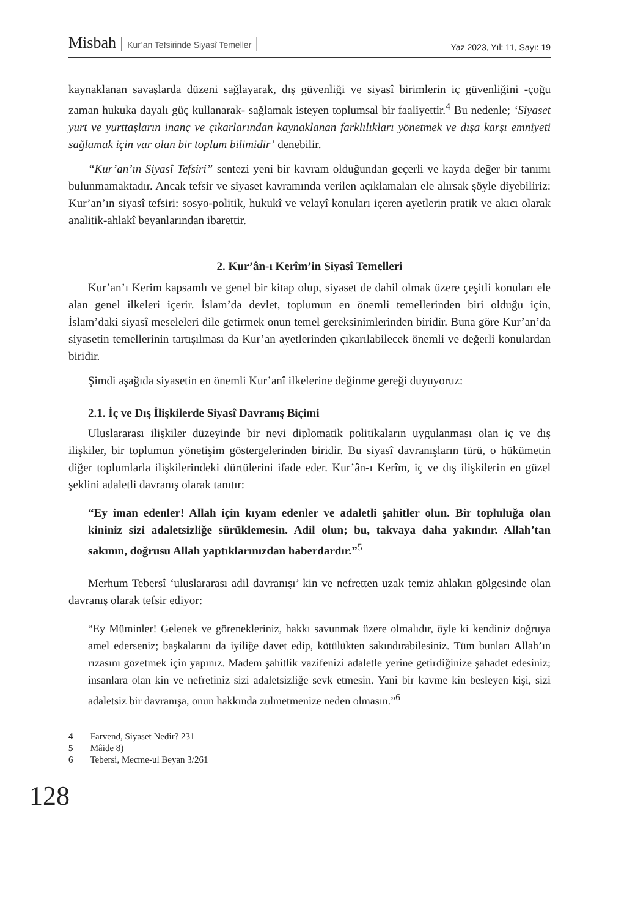Misbah | Kur’an Tefsirinde Siyasî Temeller |
Yaz 2023, Yıl: 11, Sayı: 19
kaynaklanan savaşlarda düzeni sağlayarak, dış güvenliği ve siyasî birimlerin iç güvenliğini -çoğu zaman hukuka dayalı güç kullanarak- sağlamak isteyen toplumsal bir faaliyettir.<sup>4</sup> Bu nedenle; ‘Siyaset yurt ve yurttaşların inanç ve çıkarlarından kaynaklanan farklılıkları yönetmek ve dışa karşı emniyeti sağlamak için var olan bir toplum bilimidir’ denebilir.
“Kur’an’ın Siyasî Tefsiri” sentezi yeni bir kavram olduğundan geçerli ve kayda değer bir tanımı bulunmamaktadır. Ancak tefsir ve siyaset kavramında verilen açıklamaları ele alırsak şöyle diyebiliriz: Kur’an’ın siyasî tefsiri: sosyo-politik, hukukî ve velayî konuları içeren ayetlerin pratik ve akıcı olarak analitik-ahlakî beyanlarından ibarettir.
2. Kur’ân-ı Kerîm’in Siyasî Temelleri
Kur’an’ı Kerim kapsamlı ve genel bir kitap olup, siyaset de dahil olmak üzere çeşitli konuları ele alan genel ilkeleri içerir. İslam’da devlet, toplumun en önemli temellerinden biri olduğu için, İslam’daki siyasî meseleleri dile getirmek onun temel gereksinimlerinden biridir. Buna göre Kur’an’da siyasetin temellerinin tartışılması da Kur’an ayetlerinden çıkarılabilecek önemli ve değerli konulardan biridir.
Şimdi aşağıda siyasetin en önemli Kur’anî ilkelerine değinme gereği duyuyoruz:
2.1. İç ve Dış İlişkilerde Siyasî Davranış Biçimi
Uluslararası ilişkiler düzeyinde bir nevi diplomatik politikaların uygulanması olan iç ve dış ilişkiler, bir toplumun yönetişim göstergelerinden biridir. Bu siyasî davranışların türü, o hükümetin diğer toplumlarla ilişkilerindeki dürtülerini ifade eder. Kur’ân-ı Kerîm, iç ve dış ilişkilerin en güzel şeklini adaletli davranış olarak tanıtır:
“Ey iman edenler! Allah için kıyam edenler ve adaletli şahitler olun. Bir topluluğa olan kininiz sizi adaletsizliğe sürüklemesin. Adil olun; bu, takvaya daha yakındır. Allah’tan sakının, doğrusu Allah yaptıklarınızdan haberdardır.”<sup>5</sup>
Merhum Tebersî ‘uluslararası adil davranışı’ kin ve nefretten uzak temiz ahlakın gölgesinde olan davranış olarak tefsir ediyor:
“Ey Müminler! Gelenek ve görenekleriniz, hakkı savunmak üzere olmalıdır, öyle ki kendiniz doğruya amel ederseniz; başkalarını da iyiliğe davet edip, kötülükten sakındırabilesiniz. Tüm bunları Allah’ın rızasını gözetmek için yapınız. Madem şahitlik vazifenizi adaletle yerine getirdiğinize şahadet edesiniz; insanlara olan kin ve nefretiniz sizi adaletsizliğe sevk etmesin. Yani bir kavme kin besleyen kişi, sizi adaletsiz bir davranışa, onun hakkında zulmetmenize neden olmasın.”<sup>6</sup>
4 Farvend, Siyaset Nedir? 231
5 Mâide 8)
6 Tebersi, Mecme-ul Beyan 3/261
128